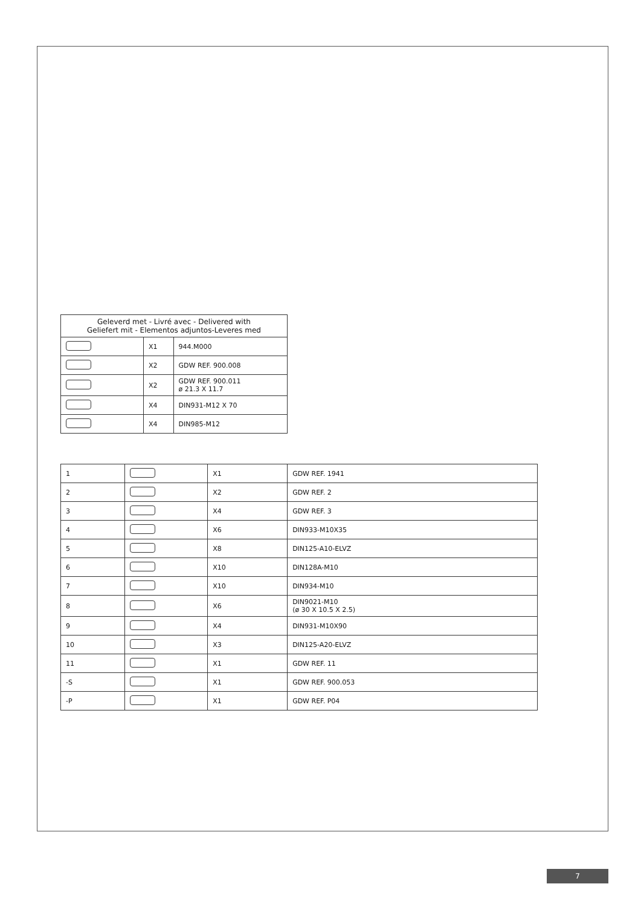| Geleverd met - Livré avec - Delivered with Geliefert mit - Elementos adjuntos-Leveres med | | |
| --- | --- | --- |
| | X1 | 944.M000 |
| | X2 | GDW REF. 900.008 |
| | X2 | GDW REF. 900.011 ø 21.3 X 11.7 |
| | X4 | DIN931-M12 X 70 |
| | X4 | DIN985-M12 |
| 1 | | X1 | GDW REF. 1941 |
| 2 | | X2 | GDW REF. 2 |
| 3 | | X4 | GDW REF. 3 |
| 4 | | X6 | DIN933-M10X35 |
| 5 | | X8 | DIN125-A10-ELVZ |
| 6 | | X10 | DIN128A-M10 |
| 7 | | X10 | DIN934-M10 |
| 8 | | X6 | DIN9021-M10 (ø 30 X 10.5 X 2.5) |
| 9 | | X4 | DIN931-M10X90 |
| 10 | | X3 | DIN125-A20-ELVZ |
| 11 | | X1 | GDW REF. 11 |
| -S | | X1 | GDW REF. 900.053 |
| -P | | X1 | GDW REF. P04 |
7